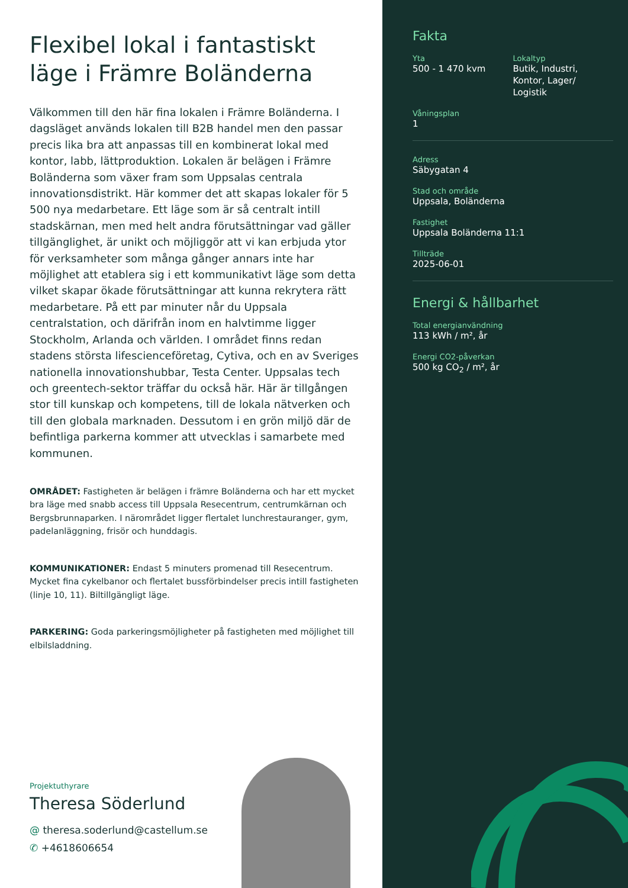Flexibel lokal i fantastiskt läge i Främre Boländerna
Välkommen till den här fina lokalen i Främre Boländerna. I dagsläget används lokalen till B2B handel men den passar precis lika bra att anpassas till en kombinerat lokal med kontor, labb, lättproduktion. Lokalen är belägen i Främre Boländerna som växer fram som Uppsalas centrala innovationsdistrikt. Här kommer det att skapas lokaler för 5 500 nya medarbetare. Ett läge som är så centralt intill stadskärnan, men med helt andra förutsättningar vad gäller tillgänglighet, är unikt och möjliggör att vi kan erbjuda ytor för verksamheter som många gånger annars inte har möjlighet att etablera sig i ett kommunikativt läge som detta vilket skapar ökade förutsättningar att kunna rekrytera rätt medarbetare. På ett par minuter når du Uppsala centralstation, och därifrån inom en halvtimme ligger Stockholm, Arlanda och världen. I området finns redan stadens största lifescienceföretag, Cytiva, och en av Sveriges nationella innovationshubbar, Testa Center. Uppsalas tech och greentech-sektor träffar du också här. Här är tillgången stor till kunskap och kompetens, till de lokala nätverken och till den globala marknaden. Dessutom i en grön miljö där de befintliga parkerna kommer att utvecklas i samarbete med kommunen.
OMRÅDET: Fastigheten är belägen i främre Boländerna och har ett mycket bra läge med snabb access till Uppsala Resecentrum, centrumkärnan och Bergsbrunnaparken. I närområdet ligger flertalet lunchrestauranger, gym, padelanläggning, frisör och hunddagis.
KOMMUNIKATIONER: Endast 5 minuters promenad till Resecentrum. Mycket fina cykelbanor och flertalet bussförbindelser precis intill fastigheten (linje 10, 11). Biltillgängligt läge.
PARKERING: Goda parkeringsmöjligheter på fastigheten med möjlighet till elbilsladdning.
Projektuthyrare
Theresa Söderlund
@ theresa.soderlund@castellum.se
✆ +4618606654
Fakta
Yta
500 - 1 470 kvm
Lokaltyp
Butik, Industri,
Kontor, Lager/
Logistik
Våningsplan
1
Adress
Säbygatan 4
Stad och område
Uppsala, Boländerna
Fastighet
Uppsala Boländerna 11:1
Tillträde
2025-06-01
Energi & hållbarhet
Total energianvändning
113 kWh / m², år
Energi CO2-påverkan
500 kg CO<sub>2</sub> / m², år